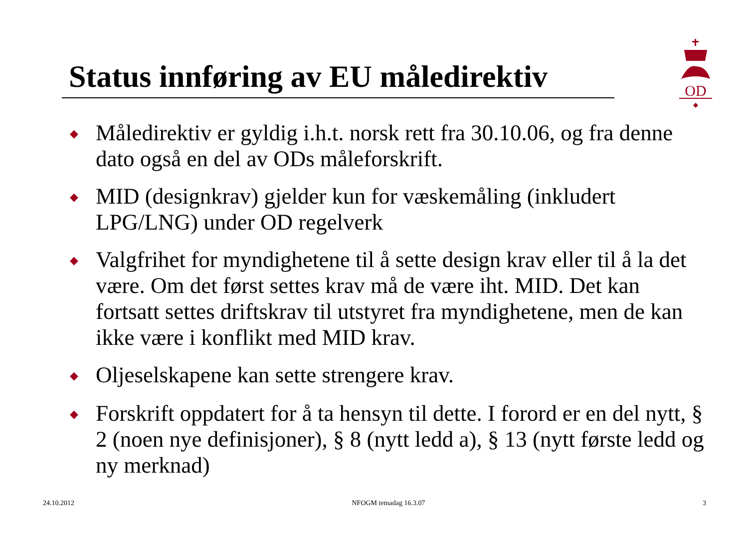Status innføring av EU måledirektiv
OD
◆ Måledirektiv er gyldig i.h.t. norsk rett fra 30.10.06, og fra denne dato også en del av ODs måleforskrift.
◆ MID (designkrav) gjelder kun for væskemåling (inkludert LPG/LNG) under OD regelverk
◆ Valgfrihet for myndighetene til å sette design krav eller til å la det være. Om det først settes krav må de være iht. MID. Det kan fortsatt settes driftskrav til utstyret fra myndighetene, men de kan ikke være i konflikt med MID krav.
◆ Oljeselskapene kan sette strengere krav.
◆ Forskrift oppdatert for å ta hensyn til dette. I forord er en del nytt, § 2 (noen nye definisjoner), § 8 (nytt ledd a), § 13 (nytt første ledd og ny merknad)
24.10.2012 NFOGM temadag 16.3.07 3